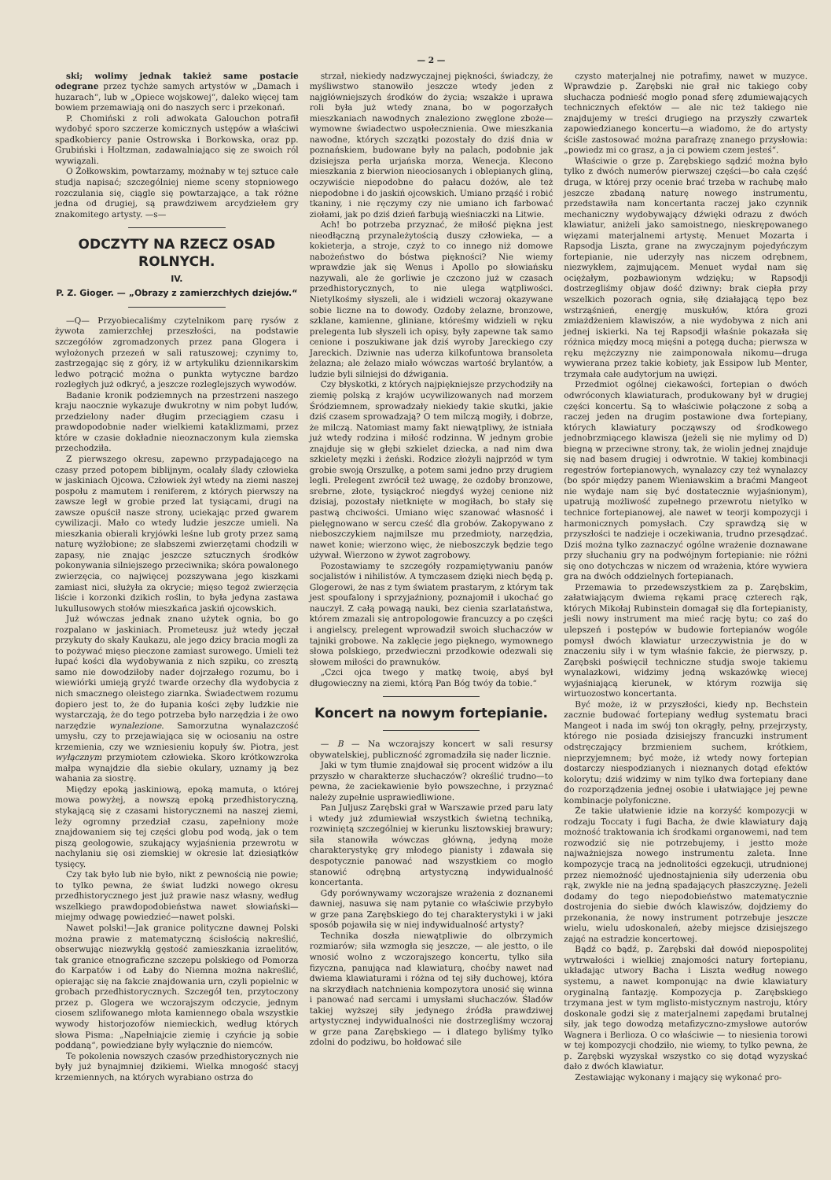— 2 —
ski; wolimy jednak takież same postacie odegrane przez tychże samych artystów w „Damach i huzarach“, lub w „Opiece wojskowej“, daleko więcej tam bowiem przemawiają oni do naszych serc i przekonań.
P. Chomiński z roli adwokata Galouchon potrafił wydobyć sporo szczerze komicznych ustępów a właściwi spadkobiercy panie Ostrowska i Borkowska, oraz pp. Grubiński i Holtzman, zadawalniająco się ze swoich ról wywiązali.
O Żołkowskim, powtarzamy, możnaby w tej sztuce całe studja napisać; szczególniej nieme sceny stopniowego rozczulania się, ciągle się powtarzające, a tak różne jedna od drugiej, są prawdziwem arcydziełem gry znakomitego artysty. —s—
ODCZYTY NA RZECZ OSAD ROLNYCH.
IV.
P. Z. Gioger. — „Obrazy z zamierzchłych dziejów.“
—Q— Przyobiecaliśmy czytelnikom parę rysów z żywota zamierzchłej przeszłości, na podstawie szczegółów zgromadzonych przez pana Glogera i wyłożonych przezeń w sali ratuszowej; czynimy to, zastrzegając się z góry, iż w artykuliku dziennikarskim ledwo potrącić można o punkta wytyczne bardzo rozległych już odkryć, a jeszcze rozleglejszych wywodów.
Badanie kronik podziemnych na przestrzeni naszego kraju naocznie wykazuje dwukrotny w nim pobyt ludów, przedzielony nader długim przeciągiem czasu i prawdopodobnie nader wielkiemi kataklizmami, przez które w czasie dokładnie nieoznaczonym kula ziemska przechodziła.
Z pierwszego okresu, zapewno przypadającego na czasy przed potopem biblijnym, ocalały ślady człowieka w jaskiniach Ojcowa. Człowiek żył wtedy na ziemi naszej pospołu z mamutem i reniferem, z których pierwszy na zawsze legł w grobie przed lat tysiącami, drugi na zawsze opuścił nasze strony, uciekając przed gwarem cywilizacji. Mało co wtedy ludzie jeszcze umieli. Na mieszkania obierali kryjówki leśne lub groty przez samą naturę wyżłobione; ze słabszemi zwierzętami chodzili w zapasy, nie znając jeszcze sztucznych środków pokonywania silniejszego przeciwnika; skóra powalonego zwierzęcia, co najwięcej pozszywana jego kiszkami zamiast nici, służyła za okrycie; mięso tegoż zwierzęcia liście i korzonki dzikich roślin, to była jedyna zastawa lukullusowych stołów mieszkańca jaskiń ojcowskich.
Już wówczas jednak znano użytek ognia, bo go rozpalano w jaskiniach. Prometeusz już wtedy jęczał przykuty do skały Kaukazu, ale jego dzicy bracia mogli za to pożywać mięso pieczone zamiast surowego. Umieli też łupać kości dla wydobywania z nich szpiku, co zresztą samo nie dowodziłoby nader dojrzałego rozumu, bo i wiewiórki umieją gryźć twarde orzechy dla wydobycia z nich smacznego oleistego ziarnka. Świadectwem rozumu dopiero jest to, że do łupania kości zęby ludzkie nie wystarczają, że do tego potrzeba było narzędzia i że owo narzędzie wynalezione. Samorzutna wynalazczość umysłu, czy to przejawiająca się w ociosaniu na ostre krzemienia, czy we wzniesieniu kopuły św. Piotra, jest wyłącznym przymiotem człowieka. Skoro krótkowzroka małpa wynajdzie dla siebie okulary, uznamy ją bez wahania za siostrę.
Między epoką jaskiniową, epoką mamuta, o której mowa powyżej, a nowszą epoką przedhistoryczną, stykającą się z czasami historycznemi na naszej ziemi, leży ogromny przedział czasu, zapełniony może znajdowaniem się tej części globu pod wodą, jak o tem piszą geologowie, szukający wyjaśnienia przewrotu w nachylaniu się osi ziemskiej w okresie lat dziesiątków tysięcy.
Czy tak było lub nie było, nikt z pewnością nie powie; to tylko pewna, że świat ludzki nowego okresu przedhistorycznego jest już prawie nasz własny, według wszelkiego prawdopodobieństwa nawet słowiański—miejmy odwagę powiedzieć—nawet polski.
Nawet polski!—Jak granice polityczne dawnej Polski można prawie z matematyczną ścisłością nakreślić, obserwując niezwykłą gęstość zamieszkania izraelitów, tak granice etnograficzne szczepu polskiego od Pomorza do Karpatów i od Łaby do Niemna można nakreślić, opierając się na fakcie znajdowania urn, czyli popielnic w grobach przedhistorycznych. Szczegół ten, przytoczony przez p. Glogera we wczorajszym odczycie, jednym ciosem szlifowanego młota kamiennego obala wszystkie wywody historjozofów niemieckich, według których słowa Pisma: „Napełniajcie ziemię i czyńcie ją sobie poddaną“, powiedziane były wyłącznie do niemców.
Te pokolenia nowszych czasów przedhistorycznych nie były już bynajmniej dzikiemi. Wielka mnogość stacyj krzemiennych, na których wyrabiano ostrza do
strzał, niekiedy nadzwyczajnej piękności, świadczy, że myśliwstwo stanowiło jeszcze wtedy jeden z najgłówniejszych środków do życia; wszakże i uprawa roli była już wtedy znana, bo w pogorzałych mieszkaniach nawodnych znaleziono zwęglone zboże—wymowne świadectwo uspołecznienia. Owe mieszkania nawodne, których szczątki pozostały do dziś dnia w poznańskiem, budowane były na palach, podobnie jak dzisiejsza perła urjańska morza, Wenecja. Klecono mieszkania z bierwion nieociosanych i oblepianych gliną, oczywiście niepodobne do pałacu dożów, ale też niepodobne i do jaskiń ojcowskich. Umiano prząść i robić tkaniny, i nie ręczymy czy nie umiano ich farbować ziołami, jak po dziś dzień farbują wieśniaczki na Litwie.
Ach! bo potrzeba przyznać, że miłość piękna jest nieodłączną przynależytością duszy człowieka, — a kokieterja, a stroje, czyż to co innego niż domowe nabożeństwo do bóstwa piękności? Nie wiemy wprawdzie jak się Wenus i Apollo po słowiańsku nazywali, ale że gorliwie je czczono już w czasach przedhistorycznych, to nie ulega wątpliwości. Nietylkośmy słyszeli, ale i widzieli wczoraj okazywane sobie liczne na to dowody. Ozdoby żelazne, bronzowe, szklane, kamienne, gliniane, któreśmy widzieli w ręku prelegenta lub słyszeli ich opisy, były zapewne tak samo cenione i poszukiwane jak dziś wyroby Jareckiego czy Jareckich. Dziwnie nas uderza kilkofuntowa bransoleta żelazna; ale żelazo miało wówczas wartość brylantów, a ludzie byli silniejsi do dźwigania.
Czy błyskotki, z których najpiękniejsze przychodziły na ziemię polską z krajów ucywilizowanych nad morzem Śródziemnem, sprowadzały niekiedy takie skutki, jakie dziś czasem sprowadzają? O tem milczą mogiły, i dobrze, że milczą. Natomiast mamy fakt niewątpliwy, że istniała już wtedy rodzina i miłość rodzinna. W jednym grobie znajduje się w głębi szkielet dziecka, a nad nim dwa szkielety męzki i żeński. Rodzice złożyli najprzód w tym grobie swoją Orszulkę, a potem sami jedno przy drugiem legli. Prelegent zwrócił też uwagę, że ozdoby bronzowe, srebrne, złote, tysiąckroć niegdyś wyżej cenione niż dzisiaj, pozostały nietknięte w mogiłach, bo stały się pastwą chciwości. Umiano więc szanować własność i pielęgnowano w sercu cześć dla grobów. Zakopywano z nieboszczykiem najmilsze mu przedmioty, narzędzia, nawet konie; wierzono więc, że nieboszczyk będzie tego używał. Wierzono w żywot zagrobowy.
Pozostawiamy te szczegóły rozpamiętywaniu panów socjalistów i nihilistów. A tymczasem dzięki niech będą p. Glogerowi, że nas z tym światem prastarym, z którym tak jest spoufalony i sprzyjaźniony, poznajomił i ukochać go nauczył. Z całą powagą nauki, bez cienia szarlataństwa, którem zmazali się antropologowie francuzcy a po części i angielscy, prelegent wprowadził swoich słuchaczów w tajniki grobowe. Na zaklęcie jego pięknego, wymownego słowa polskiego, przedwieczni przodkowie odezwali się słowem miłości do prawnuków.
„Czci ojca twego y matkę twoię, abyś był długowieczny na ziemi, którą Pan Bóg twóy da tobie.“
Koncert na nowym fortepianie.
— B — Na wczorajszy koncert w sali resursy obywatelskiej, publiczność zgromadziła się nader licznie.
Jaki w tym tłumie znajdował się procent widzów a ilu przyszło w charakterze słuchaczów? określić trudno—to pewna, że zaciekawienie było powszechne, i przyznać należy zupełnie usprawiedliwione.
Pan Juljusz Zarębski grał w Warszawie przed paru laty i wtedy już zdumiewiał wszystkich świetną techniką, rozwiniętą szczególniej w kierunku lisztowskiej brawury; siła stanowiła wówczas główną, jedyną może charakterystykę gry młodego pianisty i zdawała się despotycznie panować nad wszystkiem co mogło stanowić odrębną artystyczną indywidualność koncertanta.
Gdy porównywamy wczorajsze wrażenia z doznanemi dawniej, nasuwa się nam pytanie co właściwie przybyło w grze pana Zarębskiego do tej charakterystyki i w jaki sposób pojawiła się w niej indywidualność artysty?
Technika doszła niewątpliwie do olbrzymich rozmiarów; siła wzmogła się jeszcze, — ale jestto, o ile wnosić wolno z wczorajszego koncertu, tylko siła fizyczna, panująca nad klawiaturą, choćby nawet nad dwiema klawiaturami i różna od tej siły duchowej, która na skrzydłach natchnienia kompozytora unosić się winna i panować nad sercami i umysłami słuchaczów. Śladów takiej wyższej siły jedynego źródła prawdziwej artystycznej indywidualności nie dostrzegliśmy wczoraj w grze pana Zarębskiego — i dlatego byliśmy tylko zdolni do podziwu, bo hołdować sile
czysto materjalnej nie potrafimy, nawet w muzyce. Wprawdzie p. Zarębski nie grał nic takiego coby słuchacza podnieść mogło ponad sferę zdumiewających technicznych efektów — ale nic też takiego nie znajdujemy w treści drugiego na przyszły czwartek zapowiedzianego koncertu—a wiadomo, że do artysty ściśle zastosować można parafrazę znanego przysłowia: „powiedz mi co grasz, a ja ci powiem czem jesteś“.
Właściwie o grze p. Zarębskiego sądzić można było tylko z dwóch numerów pierwszej części—bo cała część druga, w której przy ocenie brać trzeba w rachubę mało jeszcze zbadaną naturę nowego instrumentu, przedstawiła nam koncertanta raczej jako czynnik mechaniczny wydobywający dźwięki odrazu z dwóch klawiatur, aniżeli jako samoistnego, nieskrępowanego więzami materjalnemi artystę. Menuet Mozarta i Rapsodja Liszta, grane na zwyczajnym pojedyńczym fortepianie, nie uderzyły nas niczem odrębnem, niezwykłem, zajmującem. Menuet wydał nam się ociężałym, pozbawionym wdzięku; w Rapsodji dostrzegliśmy objaw dość dziwny: brak ciepła przy wszelkich pozorach ognia, siłę działającą tępo bez wstrząśnień, energję muskułów, która grozi zmiażdżeniem klawiszów, a nie wydobywa z nich ani jednej iskierki. Na tej Rapsodji właśnie pokazała się różnica między mocą mięśni a potęgą ducha; pierwsza w ręku mężczyzny nie zaimponowała nikomu—druga wywierana przez takie kobiety, jak Essipow lub Menter, trzymała całe audytorjum na uwięzi.
Przedmiot ogólnej ciekawości, fortepian o dwóch odwróconych klawiaturach, produkowany był w drugiej części koncertu. Są to właściwie połączone z sobą a raczej jeden na drugim postawione dwa fortepiany, których klawiatury począwszy od środkowego jednobrzmiącego klawisza (jeżeli się nie mylimy od D) biegną w przeciwne strony, tak, że wiolin jednej znajduje się nad basem drugiej i odwrotnie. W takiej kombinacji regestrów fortepianowych, wynalazcy czy też wynalazcy (bo spór między panem Wieniawskim a braćmi Mangeot nie wydaje nam się być dostatecznie wyjaśnionym), upatrują możliwość zupełnego przewrotu nietylko w technice fortepianowej, ale nawet w teorji kompozycji i harmonicznych pomysłach. Czy sprawdzą się w przyszłości te nadzieje i oczekiwania, trudno przesądzać. Dziś można tylko zaznaczyć ogólne wrażenie doznawane przy słuchaniu gry na podwójnym fortepianie: nie różni się ono dotychczas w niczem od wrażenia, które wywiera gra na dwóch oddzielnych fortepianach.
Przemawia to przedewszystkiem za p. Zarębskim, załatwiającym dwiema rękami pracę czterech rąk, których Mikołaj Rubinstein domagał się dla fortepianisty, jeśli nowy instrument ma mieć rację bytu; co zaś do ulepszeń i postępów w budowie fortepianów wogóle pomysł dwóch klawiatur urzeczywistnia je do w znaczeniu siły i w tym właśnie fakcie, że pierwszy, p. Zarębski poświęcił techniczne studja swoje takiemu wynalazkowi, widzimy jedną wskazówkę wiecej wyjaśniającą kierunek, w którym rozwija się wirtuozostwo koncertanta.
Być może, iż w przyszłości, kiedy np. Bechstein zacznie budować fortepiany według systematu braci Mangeot i nada im swój ton okrągły, pełny, przejrzysty, którego nie posiada dzisiejszy francuzki instrument odstręczający brzmieniem suchem, krótkiem, nieprzyjemnem; być może, iż wtedy nowy fortepian dostarczy niespodzianych i nieznanych dotąd efektów kolorytu; dziś widzimy w nim tylko dwa fortepiany dane do rozporządzenia jednej osobie i ułatwiające jej pewne kombinacje polyfoniczne.
Że takie ułatwienie idzie na korzyść kompozycji w rodzaju Toccaty i fugi Bacha, że dwie klawiatury dają możność traktowania ich środkami organowemi, nad tem rozwodzić się nie potrzebujemy, i jestto może najważniejsza nowego instrumentu zaleta. Inne kompozycje tracą na jednolitości egzekucji, utrudnionej przez niemożność ujednostajnienia siły uderzenia obu rąk, zwykle nie na jedną spadających płaszczyznę. Jeżeli dodamy do tego niepodobieństwo matematycznie dostrojenia do siebie dwóch klawiszów, dojdziemy do przekonania, że nowy instrument potrzebuje jeszcze wielu, wielu udoskonaleń, ażeby miejsce dzisiejszego zająć na estradzie koncertowej.
Bądź co bądź, p. Zarębski dał dowód niepospolitej wytrwałości i wielkiej znajomości natury fortepianu, układając utwory Bacha i Liszta według nowego systemu, a nawet komponując na dwie klawiatury oryginalną fantazję. Kompozycja p. Zarębskiego trzymana jest w tym mglisto-mistycznym nastroju, który doskonale godzi się z materjalnemi zapędami brutalnej siły, jak tego dowodzą metafizyczno-zmysłowe autorów Wagnera i Berlioza. O co właściwie — to niesienia torowi w tej kompozycji chodziło, nie wiemy, to tylko pewna, że p. Zarębski wyzyskał wszystko co się dotąd wyzyskać dało z dwóch klawiatur.
Zestawiając wykonany i mający się wykonać pro-